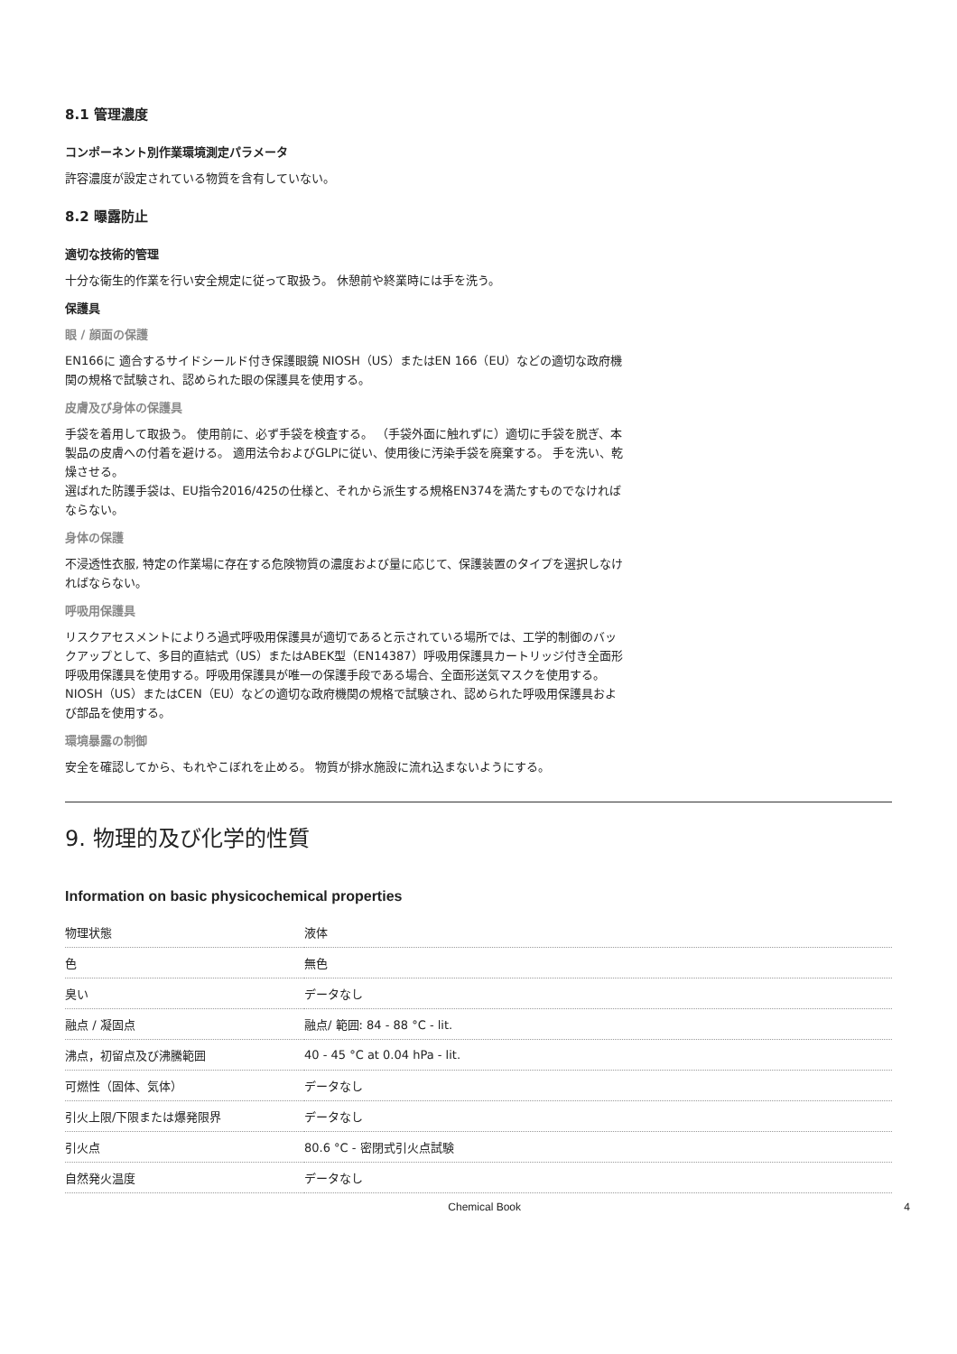8.1 管理濃度
コンポーネント別作業環境測定パラメータ
許容濃度が設定されている物質を含有していない。
8.2 曝露防止
適切な技術的管理
十分な衛生的作業を行い安全規定に従って取扱う。 休憩前や終業時には手を洗う。
保護具
眼 / 顔面の保護
EN166に 適合するサイドシールド付き保護眼鏡 NIOSH（US）またはEN 166（EU）などの適切な政府機関の規格で試験され、認められた眼の保護具を使用する。
皮膚及び身体の保護具
手袋を着用して取扱う。 使用前に、必ず手袋を検査する。 （手袋外面に触れずに）適切に手袋を脱ぎ、本製品の皮膚への付着を避ける。 適用法令およびGLPに従い、使用後に汚染手袋を廃棄する。 手を洗い、乾燥させる。
選ばれた防護手袋は、EU指令2016/425の仕様と、それから派生する規格EN374を満たすものでなければならない。
身体の保護
不浸透性衣服, 特定の作業場に存在する危険物質の濃度および量に応じて、保護装置のタイプを選択しなければならない。
呼吸用保護具
リスクアセスメントによりろ過式呼吸用保護具が適切であると示されている場所では、工学的制御のバックアップとして、多目的直結式（US）またはABEK型（EN14387）呼吸用保護具カートリッジ付き全面形呼吸用保護具を使用する。呼吸用保護具が唯一の保護手段である場合、全面形送気マスクを使用する。 NIOSH（US）またはCEN（EU）などの適切な政府機関の規格で試験され、認められた呼吸用保護具および部品を使用する。
環境暴露の制御
安全を確認してから、もれやこぼれを止める。 物質が排水施設に流れ込まないようにする。
9. 物理的及び化学的性質
Information on basic physicochemical properties
| 物理状態 | 液体 |
| 色 | 無色 |
| 臭い | データなし |
| 融点 / 凝固点 | 融点/ 範囲: 84 - 88 °C - lit. |
| 沸点，初留点及び沸騰範囲 | 40 - 45 °C at 0.04 hPa - lit. |
| 可燃性（固体、気体） | データなし |
| 引火上限/下限または爆発限界 | データなし |
| 引火点 | 80.6 °C - 密閉式引火点試験 |
| 自然発火温度 | データなし |
Chemical Book 4